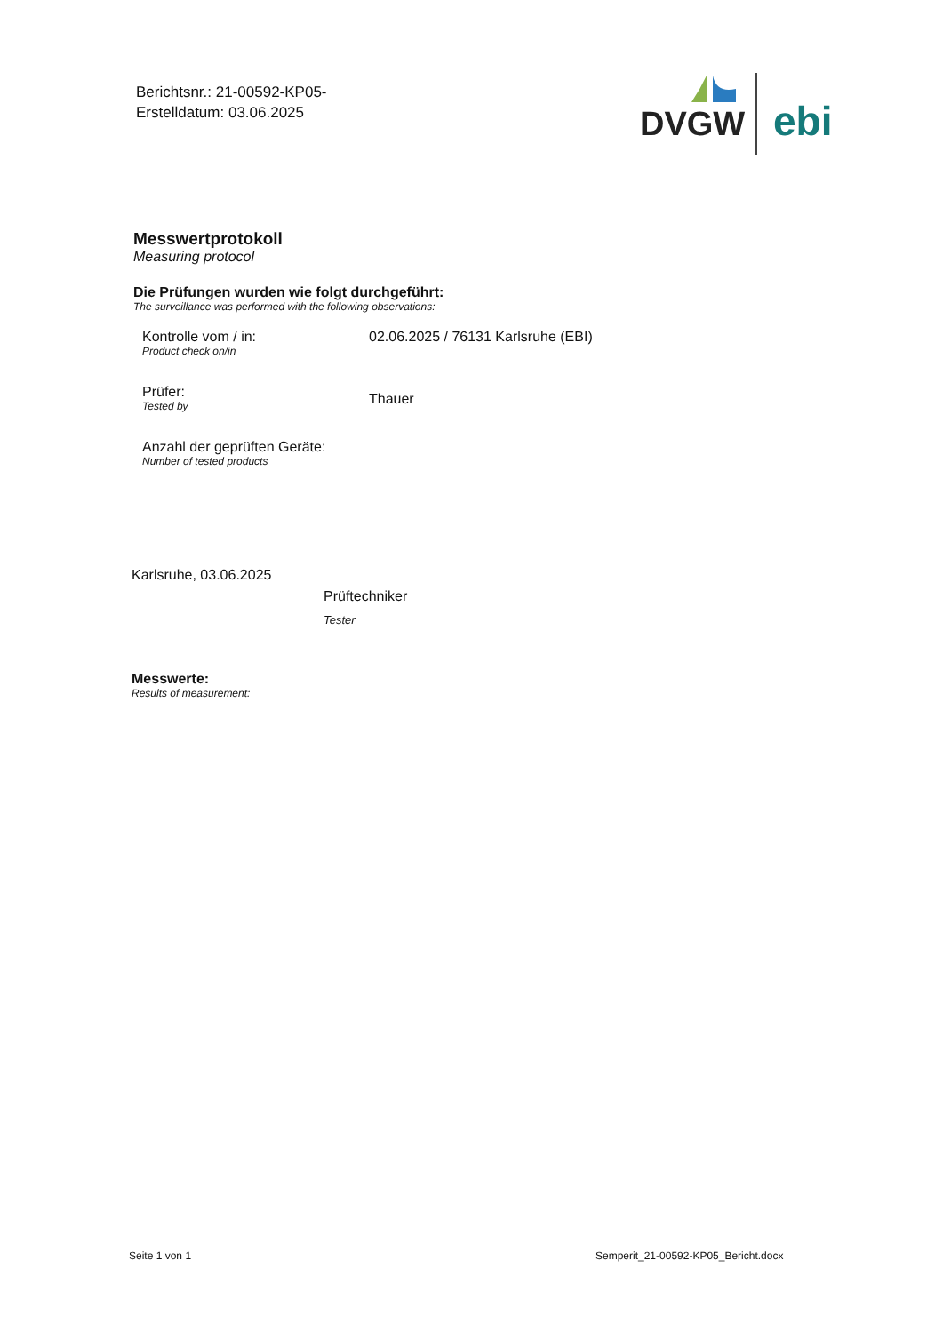Berichtsnr.: 21-00592-KP05-
Erstelldatum: 03.06.2025
DVGW
ebi
Messwertprotokoll
Measuring protocol
Die Prüfungen wurden wie folgt durchgeführt:
The surveillance was performed with the following observations:
Kontrolle vom / in:
Product check on/in
02.06.2025 / 76131 Karlsruhe (EBI)
Prüfer:
Tested by
Thauer
Anzahl der geprüften Geräte:
Number of tested products
Karlsruhe, 03.06.2025
Prüftechniker
Tester
Messwerte:
Results of measurement:
Seite 1 von 1
Semperit_21-00592-KP05_Bericht.docx